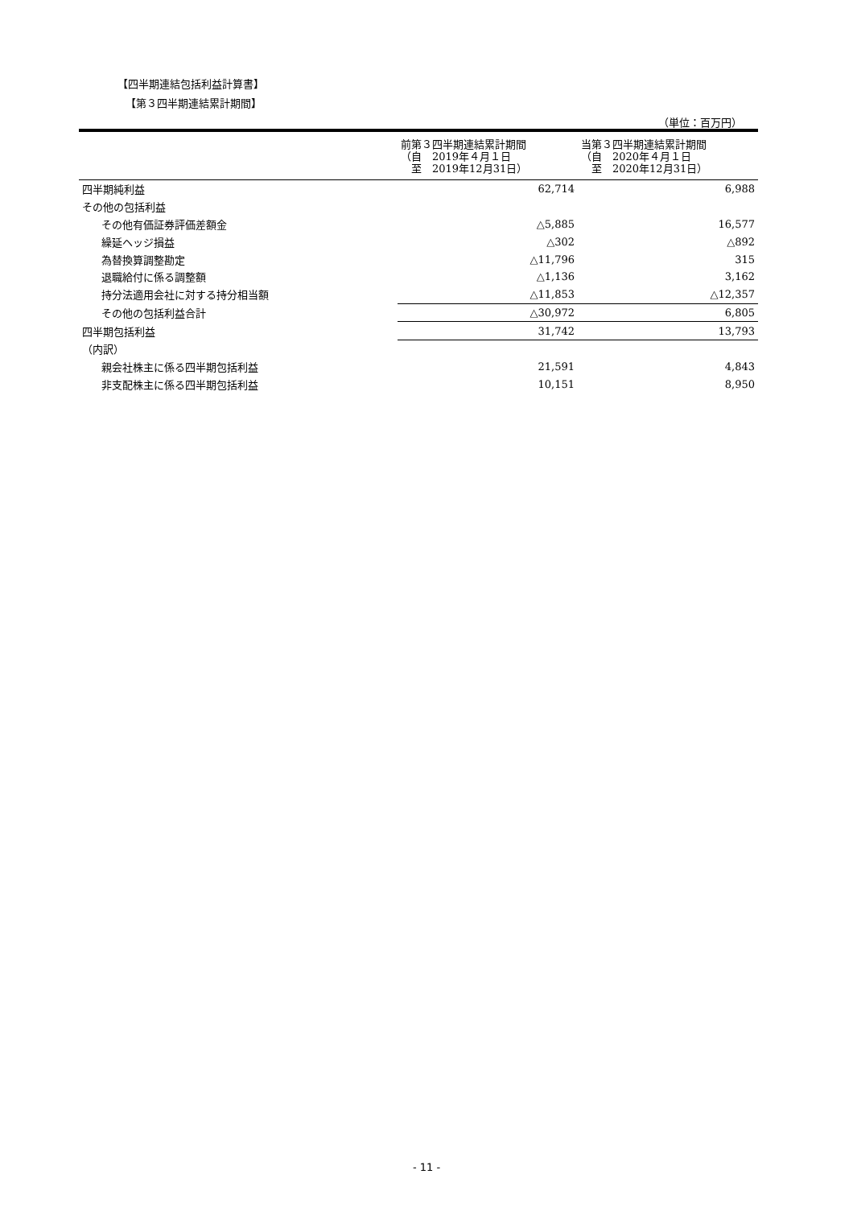【四半期連結包括利益計算書】
【第３四半期連結累計期間】
（単位：百万円）
| | 前第３四半期連結累計期間 （自 2019年４月１日 至 2019年12月31日） | 当第３四半期連結累計期間 （自 2020年４月１日 至 2020年12月31日） |
| --- | --- | --- |
| 四半期純利益 | 62,714 | 6,988 |
| その他の包括利益 | | |
| その他有価証券評価差額金 | △5,885 | 16,577 |
| 繰延ヘッジ損益 | △302 | △892 |
| 為替換算調整勘定 | △11,796 | 315 |
| 退職給付に係る調整額 | △1,136 | 3,162 |
| 持分法適用会社に対する持分相当額 | △11,853 | △12,357 |
| その他の包括利益合計 | △30,972 | 6,805 |
| 四半期包括利益 | 31,742 | 13,793 |
| （内訳） | | |
| 親会社株主に係る四半期包括利益 | 21,591 | 4,843 |
| 非支配株主に係る四半期包括利益 | 10,151 | 8,950 |
- 11 -